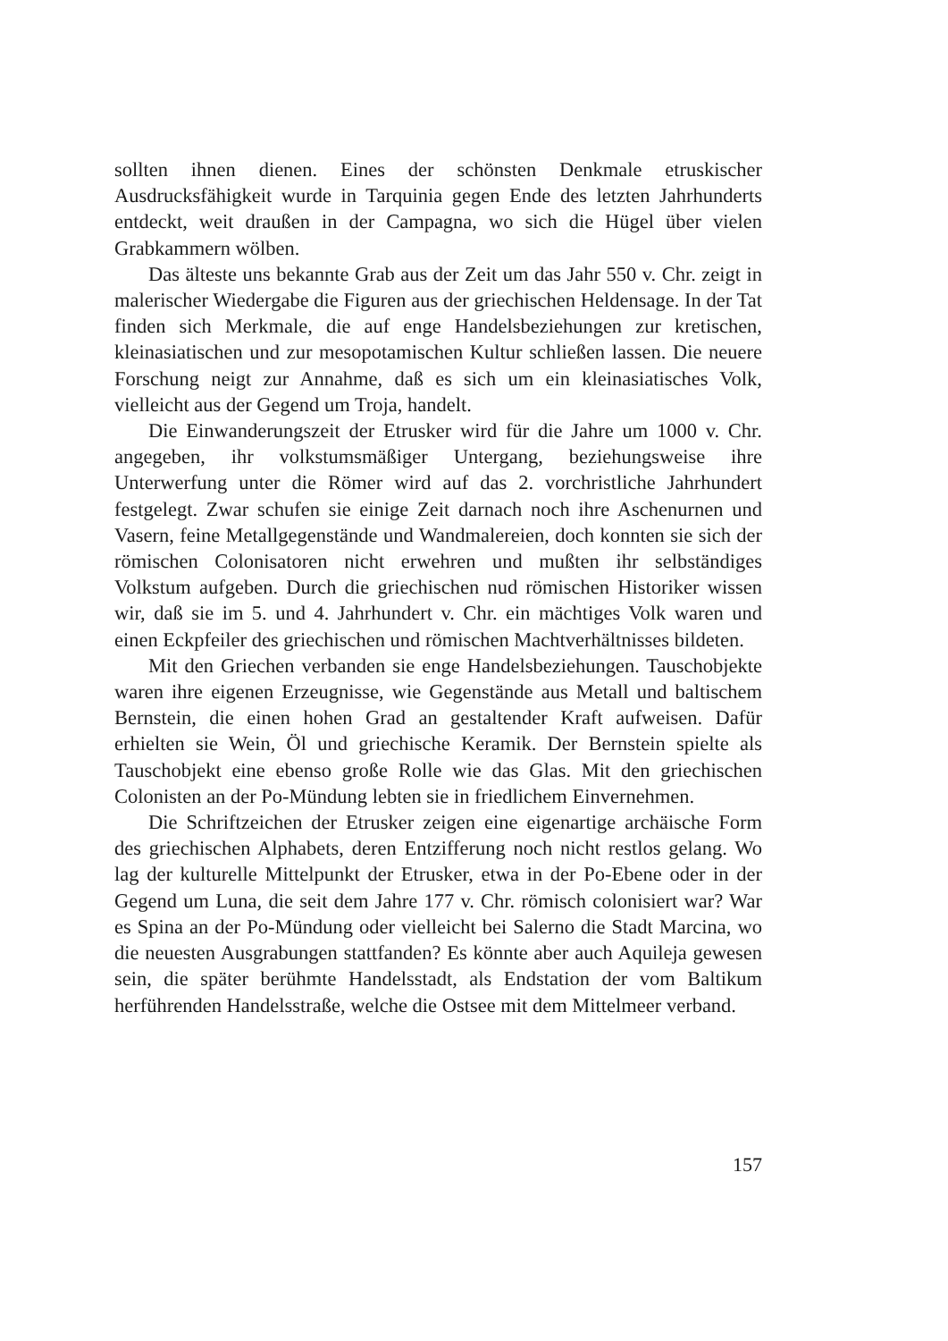sollten ihnen dienen. Eines der schönsten Denkmale etruskischer Ausdrucksfähigkeit wurde in Tarquinia gegen Ende des letzten Jahrhunderts entdeckt, weit draußen in der Campagna, wo sich die Hügel über vielen Grabkammern wölben.
Das älteste uns bekannte Grab aus der Zeit um das Jahr 550 v. Chr. zeigt in malerischer Wiedergabe die Figuren aus der griechischen Heldensage. In der Tat finden sich Merkmale, die auf enge Handelsbeziehungen zur kretischen, kleinasiatischen und zur mesopotamischen Kultur schließen lassen. Die neuere Forschung neigt zur Annahme, daß es sich um ein kleinasiatisches Volk, vielleicht aus der Gegend um Troja, handelt.
Die Einwanderungszeit der Etrusker wird für die Jahre um 1000 v. Chr. angegeben, ihr volkstumsmäßiger Untergang, beziehungsweise ihre Unterwerfung unter die Römer wird auf das 2. vorchristliche Jahrhundert festgelegt. Zwar schufen sie einige Zeit darnach noch ihre Aschenurnen und Vasern, feine Metallgegenstände und Wandmalereien, doch konnten sie sich der römischen Colonisatoren nicht erwehren und mußten ihr selbständiges Volkstum aufgeben. Durch die griechischen nud römischen Historiker wissen wir, daß sie im 5. und 4. Jahrhundert v. Chr. ein mächtiges Volk waren und einen Eckpfeiler des griechischen und römischen Machtverhältnisses bildeten.
Mit den Griechen verbanden sie enge Handelsbeziehungen. Tauschobjekte waren ihre eigenen Erzeugnisse, wie Gegenstände aus Metall und baltischem Bernstein, die einen hohen Grad an gestaltender Kraft aufweisen. Dafür erhielten sie Wein, Öl und griechische Keramik. Der Bernstein spielte als Tauschobjekt eine ebenso große Rolle wie das Glas. Mit den griechischen Colonisten an der Po-Mündung lebten sie in friedlichem Einvernehmen.
Die Schriftzeichen der Etrusker zeigen eine eigenartige archäische Form des griechischen Alphabets, deren Entzifferung noch nicht restlos gelang. Wo lag der kulturelle Mittelpunkt der Etrusker, etwa in der Po-Ebene oder in der Gegend um Luna, die seit dem Jahre 177 v. Chr. römisch colonisiert war? War es Spina an der Po-Mündung oder vielleicht bei Salerno die Stadt Marcina, wo die neuesten Ausgrabungen stattfanden? Es könnte aber auch Aquileja gewesen sein, die später berühmte Handelsstadt, als Endstation der vom Baltikum herführenden Handelsstraße, welche die Ostsee mit dem Mittelmeer verband.
157